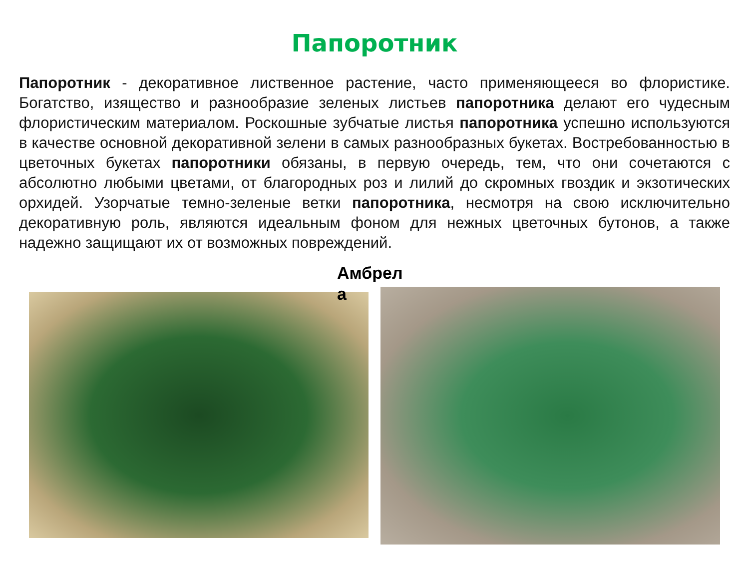Папоротник
Папоротник - декоративное лиственное растение, часто применяющееся во флористике. Богатство, изящество и разнообразие зеленых листьев папоротника делают его чудесным флористическим материалом. Роскошные зубчатые листья папоротника успешно используются в качестве основной декоративной зелени в самых разнообразных букетах. Востребованностью в цветочных букетах папоротники обязаны, в первую очередь, тем, что они сочетаются с абсолютно любыми цветами, от благородных роз и лилий до скромных гвоздик и экзотических орхидей. Узорчатые темно-зеленые ветки папоротника, несмотря на свою исключительно декоративную роль, являются идеальным фоном для нежных цветочных бутонов, а также надежно защищают их от возможных повреждений.
Амбрел а